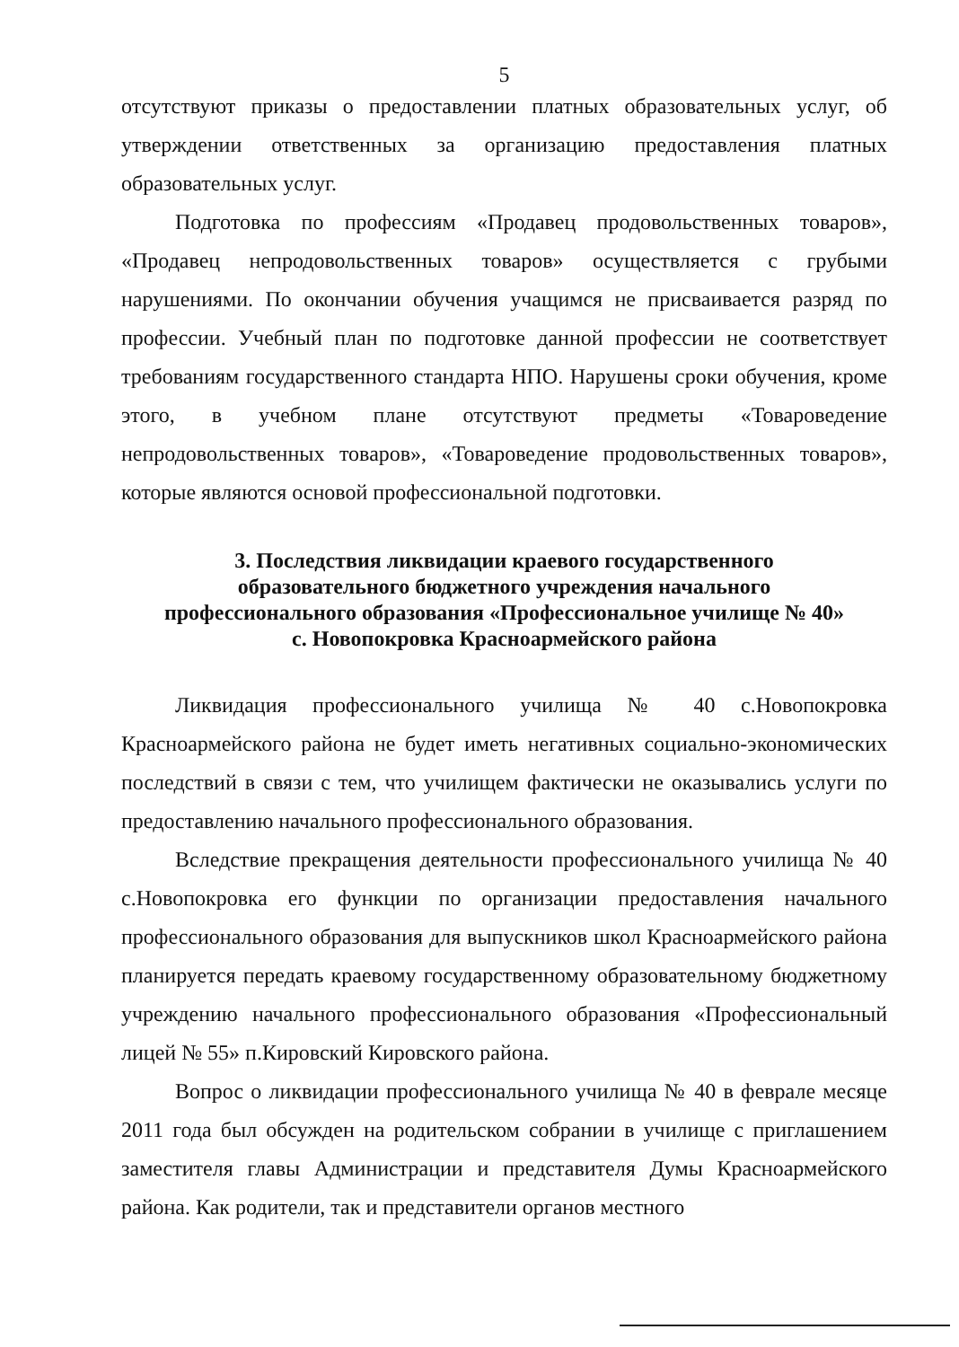5
отсутствуют приказы о предоставлении платных образовательных услуг, об утверждении ответственных за организацию предоставления платных образовательных услуг.
Подготовка по профессиям «Продавец продовольственных товаров», «Продавец непродовольственных товаров» осуществляется с грубыми нарушениями. По окончании обучения учащимся не присваивается разряд по профессии. Учебный план по подготовке данной профессии не соответствует требованиям государственного стандарта НПО. Нарушены сроки обучения, кроме этого, в учебном плане отсутствуют предметы «Товароведение непродовольственных товаров», «Товароведение продовольственных товаров», которые являются основой профессиональной подготовки.
3. Последствия ликвидации краевого государственного
образовательного бюджетного учреждения начального
профессионального образования «Профессиональное училище № 40»
с. Новопокровка Красноармейского района
Ликвидация профессионального училища № 40 с.Новопокровка Красноармейского района не будет иметь негативных социально-экономических последствий в связи с тем, что училищем фактически не оказывались услуги по предоставлению начального профессионального образования.
Вследствие прекращения деятельности профессионального училища № 40 с.Новопокровка его функции по организации предоставления начального профессионального образования для выпускников школ Красноармейского района планируется передать краевому государственному образовательному бюджетному учреждению начального профессионального образования «Профессиональный лицей № 55» п.Кировский Кировского района.
Вопрос о ликвидации профессионального училища № 40 в феврале месяце 2011 года был обсужден на родительском собрании в училище с приглашением заместителя главы Администрации и представителя Думы Красноармейского района. Как родители, так и представители органов местного